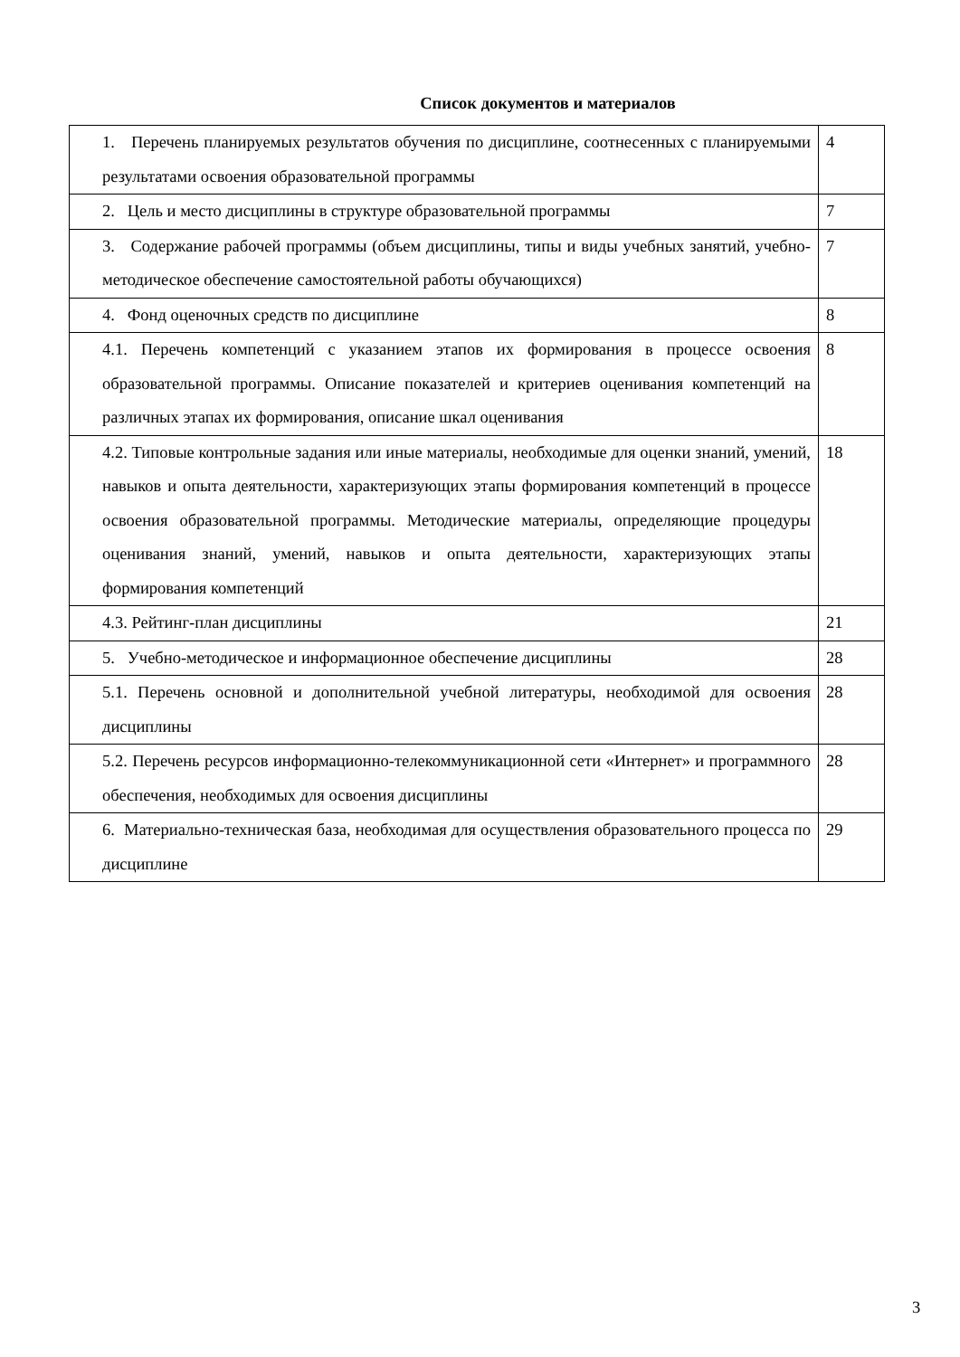Список документов и материалов
| 1. Перечень планируемых результатов обучения по дисциплине, соотнесенных с планируемыми результатами освоения образовательной программы | 4 |
| 2. Цель и место дисциплины в структуре образовательной программы | 7 |
| 3. Содержание рабочей программы (объем дисциплины, типы и виды учебных занятий, учебно-методическое обеспечение самостоятельной работы обучающихся) | 7 |
| 4. Фонд оценочных средств по дисциплине | 8 |
| 4.1. Перечень компетенций с указанием этапов их формирования в процессе освоения образовательной программы. Описание показателей и критериев оценивания компетенций на различных этапах их формирования, описание шкал оценивания | 8 |
| 4.2. Типовые контрольные задания или иные материалы, необходимые для оценки знаний, умений, навыков и опыта деятельности, характеризующих этапы формирования компетенций в процессе освоения образовательной программы. Методические материалы, определяющие процедуры оценивания знаний, умений, навыков и опыта деятельности, характеризующих этапы формирования компетенций | 18 |
| 4.3. Рейтинг-план дисциплины | 21 |
| 5. Учебно-методическое и информационное обеспечение дисциплины | 28 |
| 5.1. Перечень основной и дополнительной учебной литературы, необходимой для освоения дисциплины | 28 |
| 5.2. Перечень ресурсов информационно-телекоммуникационной сети «Интернет» и программного обеспечения, необходимых для освоения дисциплины | 28 |
| 6. Материально-техническая база, необходимая для осуществления образовательного процесса по дисциплине | 29 |
3